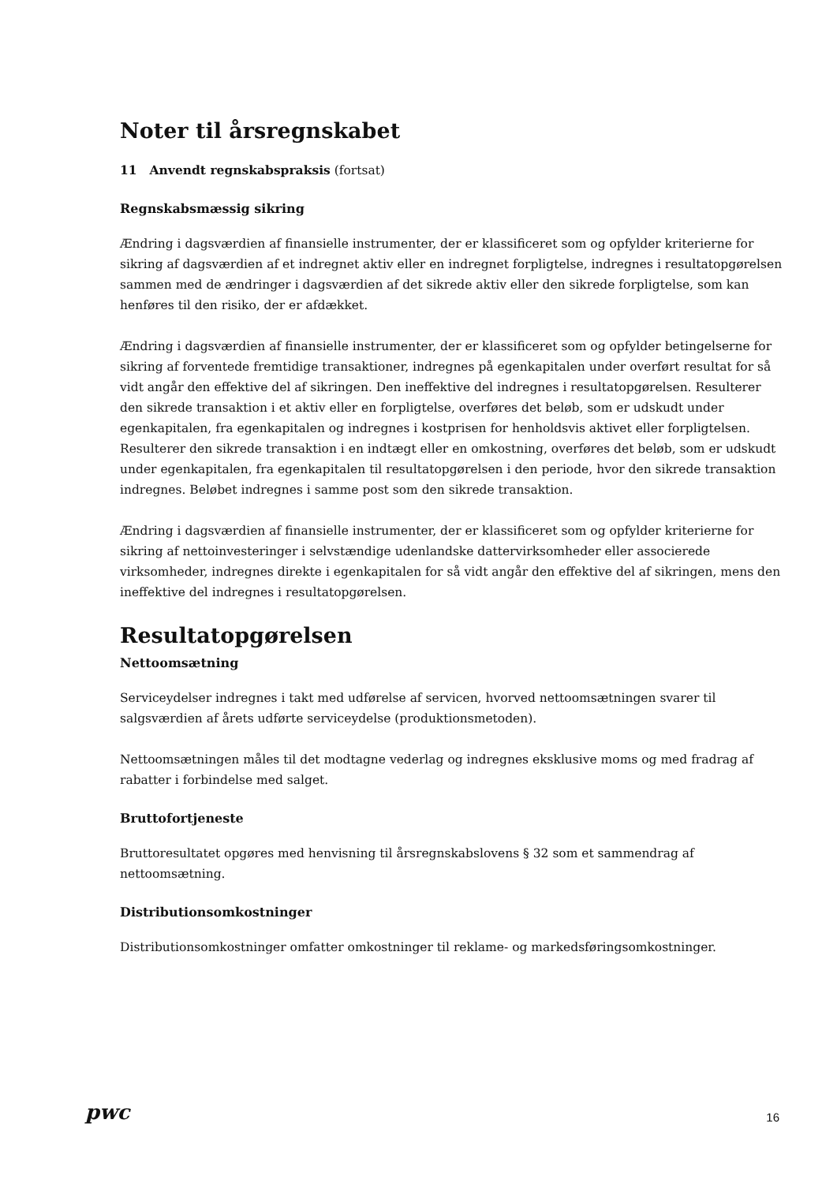Noter til årsregnskabet
11 Anvendt regnskabspraksis (fortsat)
Regnskabsmæssig sikring
Ændring i dagsværdien af finansielle instrumenter, der er klassificeret som og opfylder kriterierne for sikring af dagsværdien af et indregnet aktiv eller en indregnet forpligtelse, indregnes i resultatopgørelsen sammen med de ændringer i dagsværdien af det sikrede aktiv eller den sikrede forpligtelse, som kan henføres til den risiko, der er afdækket.
Ændring i dagsværdien af finansielle instrumenter, der er klassificeret som og opfylder betingelserne for sikring af forventede fremtidige transaktioner, indregnes på egenkapitalen under overført resultat for så vidt angår den effektive del af sikringen. Den ineffektive del indregnes i resultatopgørelsen. Resulterer den sikrede transaktion i et aktiv eller en forpligtelse, overføres det beløb, som er udskudt under egenkapitalen, fra egenkapitalen og indregnes i kostprisen for henholdsvis aktivet eller forpligtelsen. Resulterer den sikrede transaktion i en indtægt eller en omkostning, overføres det beløb, som er udskudt under egenkapitalen, fra egenkapitalen til resultatopgørelsen i den periode, hvor den sikrede transaktion indregnes. Beløbet indregnes i samme post som den sikrede transaktion.
Ændring i dagsværdien af finansielle instrumenter, der er klassificeret som og opfylder kriterierne for sikring af nettoinvesteringer i selvstændige udenlandske dattervirksomheder eller associerede virksomheder, indregnes direkte i egenkapitalen for så vidt angår den effektive del af sikringen, mens den ineffektive del indregnes i resultatopgørelsen.
Resultatopgørelsen
Nettoomsætning
Serviceydelser indregnes i takt med udførelse af servicen, hvorved nettoomsætningen svarer til salgsværdien af årets udførte serviceydelse (produktionsmetoden).
Nettoomsætningen måles til det modtagne vederlag og indregnes eksklusive moms og med fradrag af rabatter i forbindelse med salget.
Bruttofortjeneste
Bruttoresultatet opgøres med henvisning til årsregnskabslovens § 32 som et sammendrag af nettoomsætning.
Distributionsomkostninger
Distributionsomkostninger omfatter omkostninger til reklame- og markedsføringsomkostninger.
pwc 16